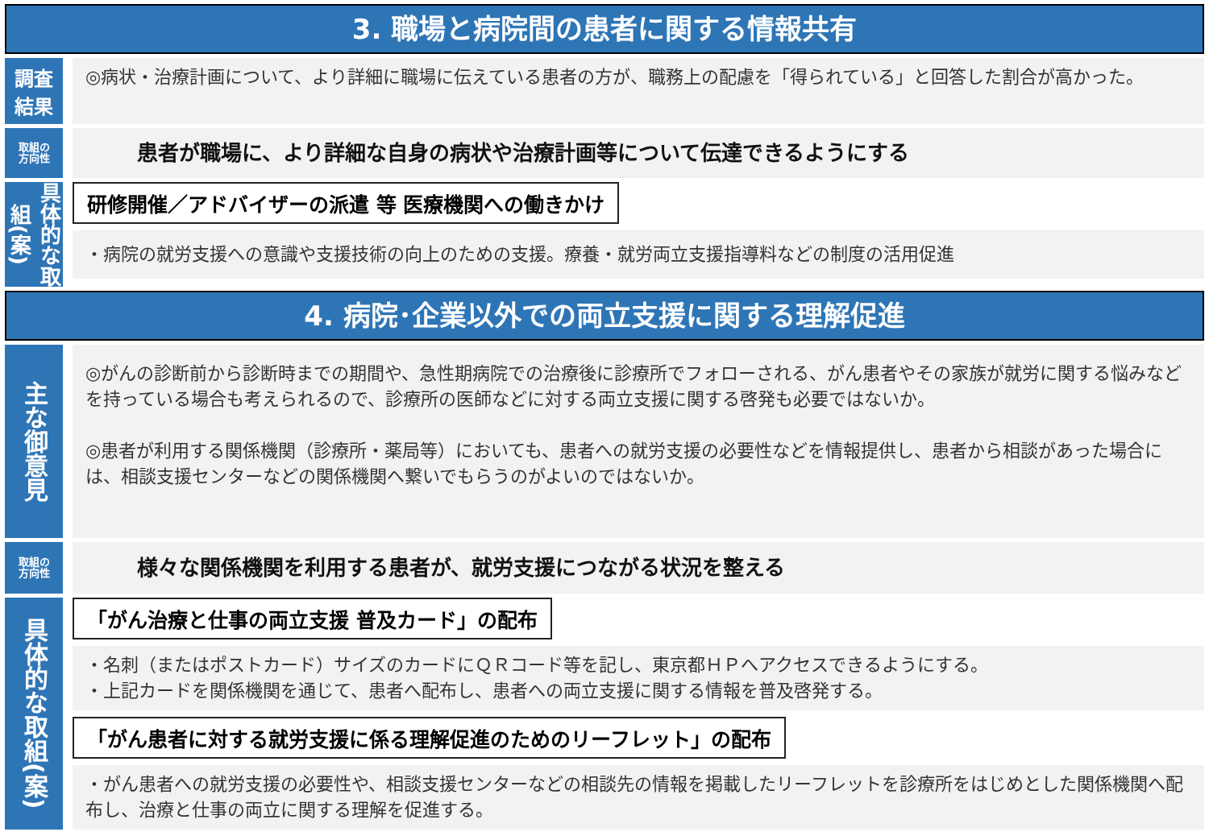3. 職場と病院間の患者に関する情報共有
調査
結果
◎病状・治療計画について、より詳細に職場に伝えている患者の方が、職務上の配慮を「得られている」と回答した割合が高かった。
取組の
方向性
患者が職場に、より詳細な自身の病状や治療計画等について伝達できるようにする
具体的な取組(案)
研修開催／アドバイザーの派遣 等 医療機関への働きかけ
・病院の就労支援への意識や支援技術の向上のための支援。療養・就労両立支援指導料などの制度の活用促進
4. 病院･企業以外での両立支援に関する理解促進
主な御意見
◎がんの診断前から診断時までの期間や、急性期病院での治療後に診療所でフォローされる、がん患者やその家族が就労に関する悩みなどを持っている場合も考えられるので、診療所の医師などに対する両立支援に関する啓発も必要ではないか。
◎患者が利用する関係機関（診療所・薬局等）においても、患者への就労支援の必要性などを情報提供し、患者から相談があった場合には、相談支援センターなどの関係機関へ繋いでもらうのがよいのではないか。
取組の
方向性
様々な関係機関を利用する患者が、就労支援につながる状況を整える
具体的な取組(案)
「がん治療と仕事の両立支援 普及カード」の配布
・名刺（またはポストカード）サイズのカードにＱＲコード等を記し、東京都ＨＰへアクセスできるようにする。
・上記カードを関係機関を通じて、患者へ配布し、患者への両立支援に関する情報を普及啓発する。
「がん患者に対する就労支援に係る理解促進のためのリーフレット」の配布
・がん患者への就労支援の必要性や、相談支援センターなどの相談先の情報を掲載したリーフレットを診療所をはじめとした関係機関へ配布し、治療と仕事の両立に関する理解を促進する。